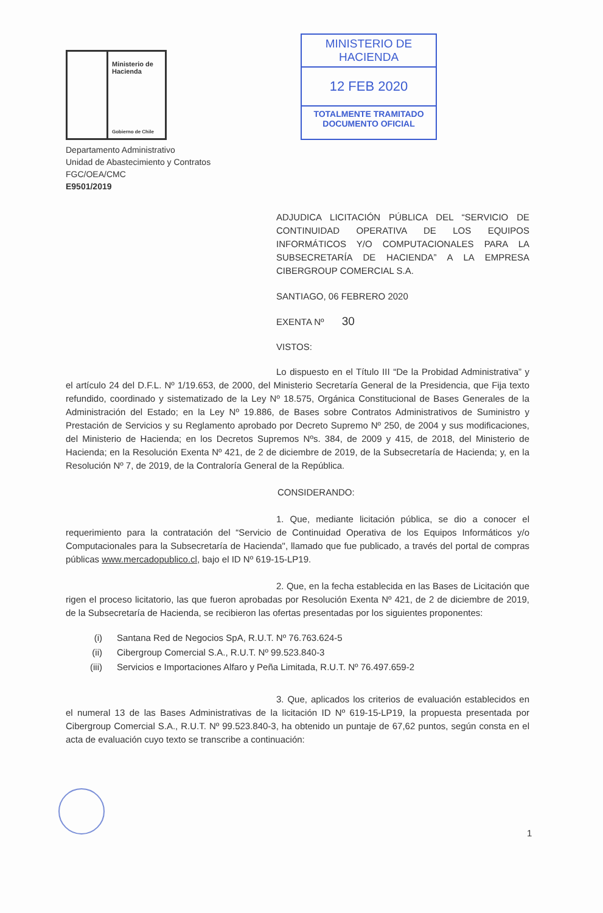Ministerio de
Hacienda
Gobierno de Chile
MINISTERIO DE HACIENDA
12 FEB 2020
TOTALMENTE TRAMITADO
DOCUMENTO OFICIAL
Departamento Administrativo
Unidad de Abastecimiento y Contratos
FGC/OEA/CMC
E9501/2019
ADJUDICA LICITACIÓN PÚBLICA DEL “SERVICIO DE CONTINUIDAD OPERATIVA DE LOS EQUIPOS INFORMÁTICOS Y/O COMPUTACIONALES PARA LA SUBSECRETARÍA DE HACIENDA” A LA EMPRESA CIBERGROUP COMERCIAL S.A.
SANTIAGO, 06 FEBRERO 2020
EXENTA Nº 30
VISTOS:
Lo dispuesto en el Título III “De la Probidad Administrativa” y el artículo 24 del D.F.L. Nº 1/19.653, de 2000, del Ministerio Secretaría General de la Presidencia, que Fija texto refundido, coordinado y sistematizado de la Ley Nº 18.575, Orgánica Constitucional de Bases Generales de la Administración del Estado; en la Ley Nº 19.886, de Bases sobre Contratos Administrativos de Suministro y Prestación de Servicios y su Reglamento aprobado por Decreto Supremo Nº 250, de 2004 y sus modificaciones, del Ministerio de Hacienda; en los Decretos Supremos Nºs. 384, de 2009 y 415, de 2018, del Ministerio de Hacienda; en la Resolución Exenta Nº 421, de 2 de diciembre de 2019, de la Subsecretaría de Hacienda; y, en la Resolución Nº 7, de 2019, de la Contraloría General de la República.
CONSIDERANDO:
1. Que, mediante licitación pública, se dio a conocer el requerimiento para la contratación del “Servicio de Continuidad Operativa de los Equipos Informáticos y/o Computacionales para la Subsecretaría de Hacienda", llamado que fue publicado, a través del portal de compras públicas www.mercadopublico.cl, bajo el ID Nº 619-15-LP19.
2. Que, en la fecha establecida en las Bases de Licitación que rigen el proceso licitatorio, las que fueron aprobadas por Resolución Exenta Nº 421, de 2 de diciembre de 2019, de la Subsecretaría de Hacienda, se recibieron las ofertas presentadas por los siguientes proponentes:
(i) Santana Red de Negocios SpA, R.U.T. Nº 76.763.624-5
(ii) Cibergroup Comercial S.A., R.U.T. Nº 99.523.840-3
(iii) Servicios e Importaciones Alfaro y Peña Limitada, R.U.T. Nº 76.497.659-2
3. Que, aplicados los criterios de evaluación establecidos en el numeral 13 de las Bases Administrativas de la licitación ID Nº 619-15-LP19, la propuesta presentada por Cibergroup Comercial S.A., R.U.T. Nº 99.523.840-3, ha obtenido un puntaje de 67,62 puntos, según consta en el acta de evaluación cuyo texto se transcribe a continuación:
1